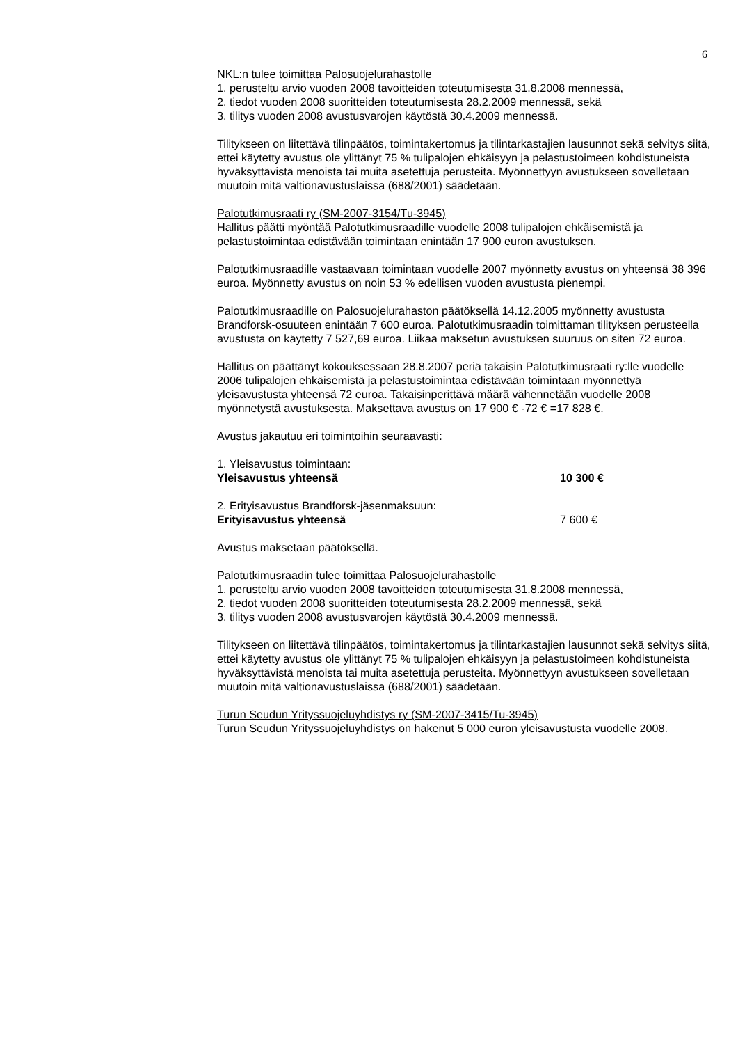6
NKL:n tulee toimittaa Palosuojelurahastolle
1. perusteltu arvio vuoden 2008 tavoitteiden toteutumisesta 31.8.2008 mennessä,
2. tiedot vuoden 2008 suoritteiden toteutumisesta 28.2.2009 mennessä, sekä
3. tilitys vuoden 2008 avustusvarojen käytöstä 30.4.2009 mennessä.
Tilitykseen on liitettävä tilinpäätös, toimintakertomus ja tilintarkastajien lausunnot sekä selvitys siitä, ettei käytetty avustus ole ylittänyt 75 % tulipalojen ehkäisyyn ja pelastustoimeen kohdistuneista hyväksyttävistä menoista tai muita asetettuja perusteita. Myönnettyyn avustukseen sovelletaan muutoin mitä valtionavustuslaissa (688/2001) säädetään.
Palotutkimusraati ry (SM-2007-3154/Tu-3945)
Hallitus päätti myöntää Palotutkimusraadille vuodelle 2008 tulipalojen ehkäisemistä ja pelastustoimintaa edistävään toimintaan enintään 17 900 euron avustuksen.
Palotutkimusraadille vastaavaan toimintaan vuodelle 2007 myönnetty avustus on yhteensä 38 396 euroa. Myönnetty avustus on noin 53 % edellisen vuoden avustusta pienempi.
Palotutkimusraadille on Palosuojelurahaston päätöksellä 14.12.2005 myönnetty avustusta Brandforsk-osuuteen enintään 7 600 euroa. Palotutkimusraadin toimittaman tilityksen perusteella avustusta on käytetty 7 527,69 euroa. Liikaa maksetun avustuksen suuruus on siten 72 euroa.
Hallitus on päättänyt kokouksessaan 28.8.2007 periä takaisin Palotutkimusraati ry:lle vuodelle 2006 tulipalojen ehkäisemistä ja pelastustoimintaa edistävään toimintaan myönnettyä yleisavustusta yhteensä 72 euroa. Takaisinperittävä määrä vähennetään vuodelle 2008 myönnetystä avustuksesta. Maksettava avustus on 17 900 € -72 € =17 828 €.
Avustus jakautuu eri toimintoihin seuraavasti:
1. Yleisavustus toimintaan:
Yleisavustus yhteensä 10 300 €
2. Erityisavustus Brandforsk-jäsenmaksuun:
Erityisavustus yhteensä 7 600 €
Avustus maksetaan päätöksellä.
Palotutkimusraadin tulee toimittaa Palosuojelurahastolle
1. perusteltu arvio vuoden 2008 tavoitteiden toteutumisesta 31.8.2008 mennessä,
2. tiedot vuoden 2008 suoritteiden toteutumisesta 28.2.2009 mennessä, sekä
3. tilitys vuoden 2008 avustusvarojen käytöstä 30.4.2009 mennessä.
Tilitykseen on liitettävä tilinpäätös, toimintakertomus ja tilintarkastajien lausunnot sekä selvitys siitä, ettei käytetty avustus ole ylittänyt 75 % tulipalojen ehkäisyyn ja pelastustoimeen kohdistuneista hyväksyttävistä menoista tai muita asetettuja perusteita. Myönnettyyn avustukseen sovelletaan muutoin mitä valtionavustuslaissa (688/2001) säädetään.
Turun Seudun Yrityssuojeluyhdistys ry (SM-2007-3415/Tu-3945)
Turun Seudun Yrityssuojeluyhdistys on hakenut 5 000 euron yleisavustusta vuodelle 2008.